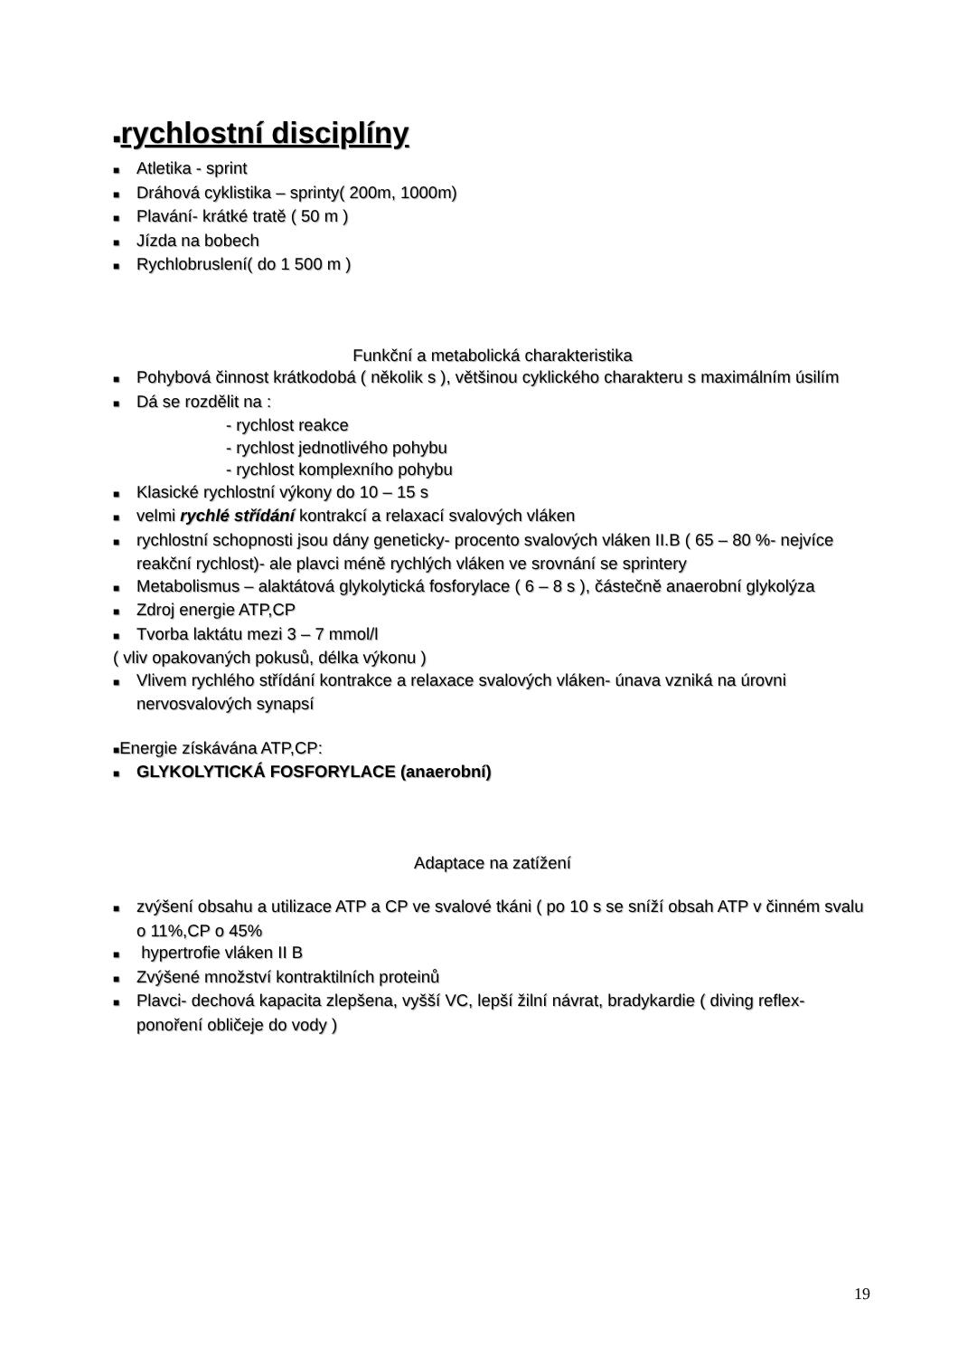■rychlostní disciplíny
■ Atletika - sprint
■ Dráhová cyklistika – sprinty( 200m, 1000m)
■ Plavání- krátké tratě ( 50 m )
■ Jízda na bobech
■ Rychlobruslení( do 1 500 m )
Funkční a metabolická charakteristika
■ Pohybová činnost krátkodobá ( několik s ), většinou cyklického charakteru s maximálním úsilím
■ Dá se rozdělit na :
- rychlost reakce
- rychlost jednotlivého pohybu
- rychlost komplexního pohybu
■ Klasické rychlostní výkony do 10 – 15 s
■ velmi rychlé střídání kontrakcí a relaxací svalových vláken
■ rychlostní schopnosti jsou dány geneticky- procento svalových vláken II.B ( 65 – 80 %- nejvíce reakční rychlost)- ale plavci méně rychlých vláken ve srovnání se sprintery
■ Metabolismus – alaktátová glykolytická fosforylace ( 6 – 8 s ), částečně anaerobní glykolýza
■ Zdroj energie ATP,CP
■ Tvorba laktátu mezi 3 – 7 mmol/l
( vliv opakovaných pokusů, délka výkonu )
■ Vlivem rychlého střídání kontrakce a relaxace svalových vláken- únava vzniká na úrovni nervosvalových synapsí
■Energie získávána ATP,CP:
■ GLYKOLYTICKÁ FOSFORYLACE (anaerobní)
Adaptace na zatížení
■ zvýšení obsahu a utilizace ATP a CP ve svalové tkáni ( po 10 s se sníží obsah ATP v činném svalu o 11%,CP o 45%
■ hypertrofie vláken II B
■ Zvýšené množství kontraktilních proteinů
■ Plavci- dechová kapacita zlepšena, vyšší VC, lepší žilní návrat, bradykardie ( diving reflex- ponoření obličeje do vody )
19